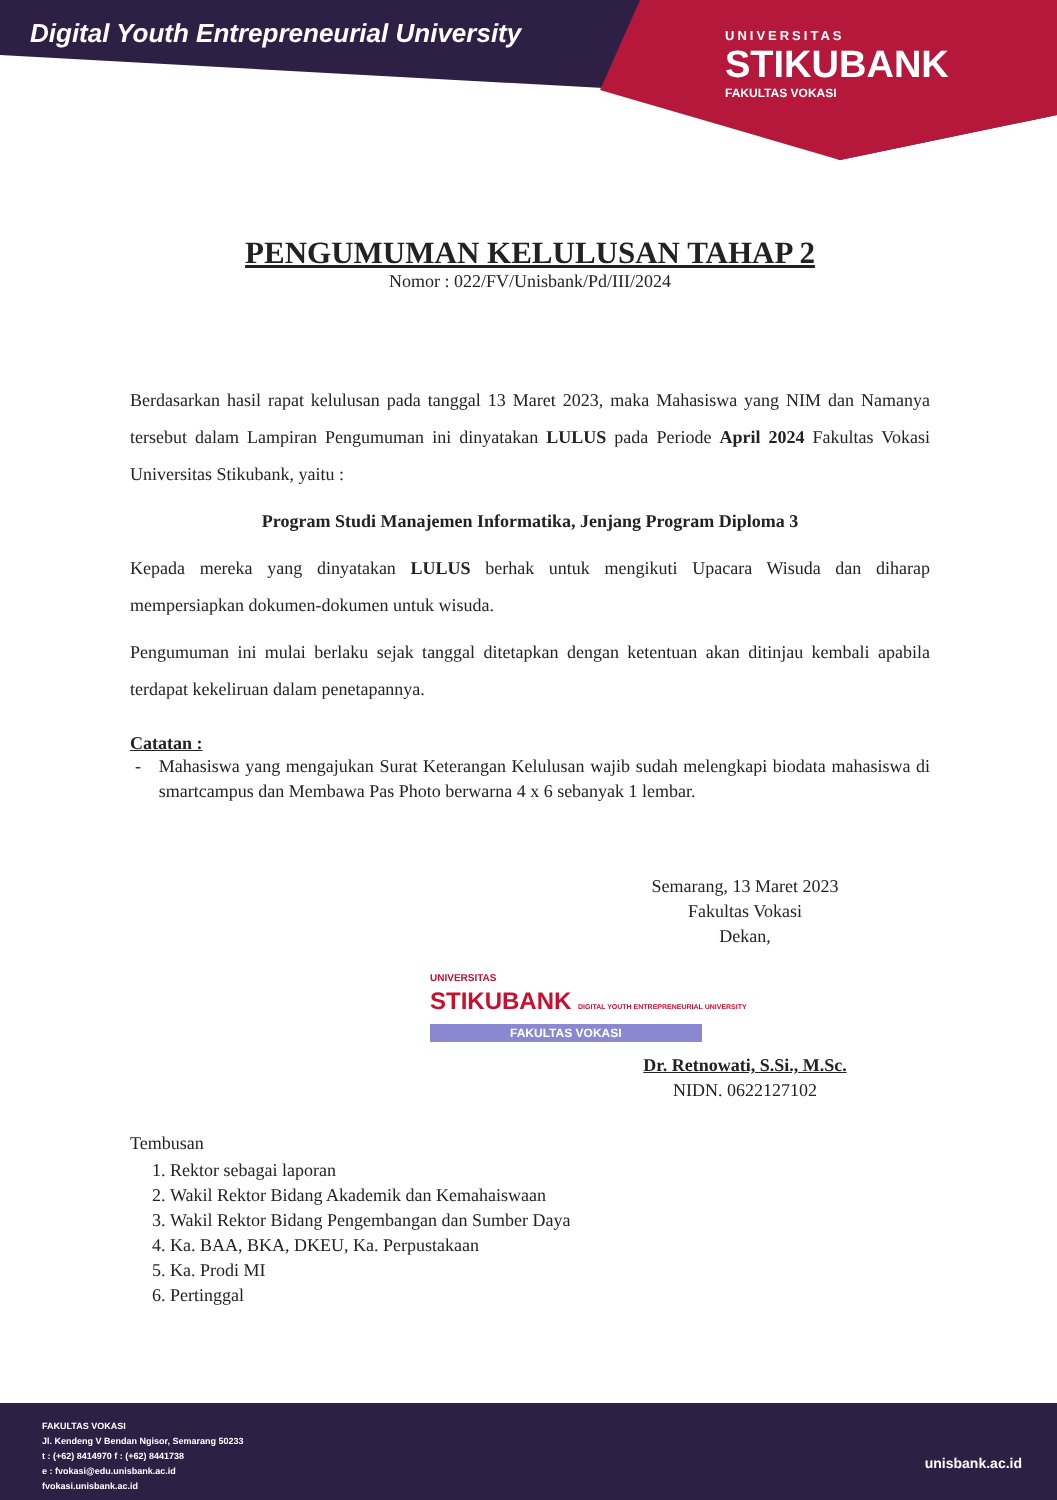Digital Youth Entrepreneurial University
UNIVERSITAS
STIKUBANK
FAKULTAS VOKASI
PENGUMUMAN KELULUSAN TAHAP 2
Nomor : 022/FV/Unisbank/Pd/III/2024
Berdasarkan hasil rapat kelulusan pada tanggal 13 Maret 2023, maka Mahasiswa yang NIM dan Namanya tersebut dalam Lampiran Pengumuman ini dinyatakan LULUS pada Periode April 2024 Fakultas Vokasi Universitas Stikubank, yaitu :
Program Studi Manajemen Informatika, Jenjang Program Diploma 3
Kepada mereka yang dinyatakan LULUS berhak untuk mengikuti Upacara Wisuda dan diharap mempersiapkan dokumen-dokumen untuk wisuda.
Pengumuman ini mulai berlaku sejak tanggal ditetapkan dengan ketentuan akan ditinjau kembali apabila terdapat kekeliruan dalam penetapannya.
Catatan :
- Mahasiswa yang mengajukan Surat Keterangan Kelulusan wajib sudah melengkapi biodata mahasiswa di smartcampus dan Membawa Pas Photo berwarna 4 x 6 sebanyak 1 lembar.
Semarang, 13 Maret 2023
Fakultas Vokasi
Dekan,
UNIVERSITAS
STIKUBANK DIGITAL YOUTH ENTREPRENEURIAL UNIVERSITY
FAKULTAS VOKASI
Dr. Retnowati, S.Si., M.Sc.
NIDN. 0622127102
Tembusan
1. Rektor sebagai laporan
2. Wakil Rektor Bidang Akademik dan Kemahaiswaan
3. Wakil Rektor Bidang Pengembangan dan Sumber Daya
4. Ka. BAA, BKA, DKEU, Ka. Perpustakaan
5. Ka. Prodi MI
6. Pertinggal
FAKULTAS VOKASI
Jl. Kendeng V Bendan Ngisor, Semarang 50233
t : (+62) 8414970 f : (+62) 8441738
e : fvokasi@edu.unisbank.ac.id
fvokasi.unisbank.ac.id
unisbank.ac.id